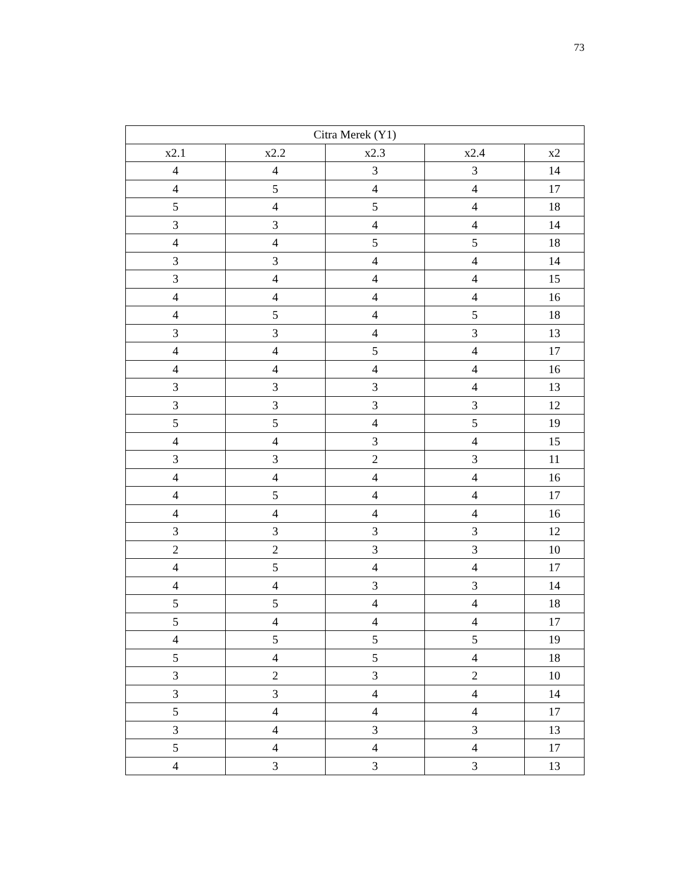73
| Citra Merek (Y1) | | | | |
| --- | --- | --- | --- | --- |
| x2.1 | x2.2 | x2.3 | x2.4 | x2 |
| 4 | 4 | 3 | 3 | 14 |
| 4 | 5 | 4 | 4 | 17 |
| 5 | 4 | 5 | 4 | 18 |
| 3 | 3 | 4 | 4 | 14 |
| 4 | 4 | 5 | 5 | 18 |
| 3 | 3 | 4 | 4 | 14 |
| 3 | 4 | 4 | 4 | 15 |
| 4 | 4 | 4 | 4 | 16 |
| 4 | 5 | 4 | 5 | 18 |
| 3 | 3 | 4 | 3 | 13 |
| 4 | 4 | 5 | 4 | 17 |
| 4 | 4 | 4 | 4 | 16 |
| 3 | 3 | 3 | 4 | 13 |
| 3 | 3 | 3 | 3 | 12 |
| 5 | 5 | 4 | 5 | 19 |
| 4 | 4 | 3 | 4 | 15 |
| 3 | 3 | 2 | 3 | 11 |
| 4 | 4 | 4 | 4 | 16 |
| 4 | 5 | 4 | 4 | 17 |
| 4 | 4 | 4 | 4 | 16 |
| 3 | 3 | 3 | 3 | 12 |
| 2 | 2 | 3 | 3 | 10 |
| 4 | 5 | 4 | 4 | 17 |
| 4 | 4 | 3 | 3 | 14 |
| 5 | 5 | 4 | 4 | 18 |
| 5 | 4 | 4 | 4 | 17 |
| 4 | 5 | 5 | 5 | 19 |
| 5 | 4 | 5 | 4 | 18 |
| 3 | 2 | 3 | 2 | 10 |
| 3 | 3 | 4 | 4 | 14 |
| 5 | 4 | 4 | 4 | 17 |
| 3 | 4 | 3 | 3 | 13 |
| 5 | 4 | 4 | 4 | 17 |
| 4 | 3 | 3 | 3 | 13 |